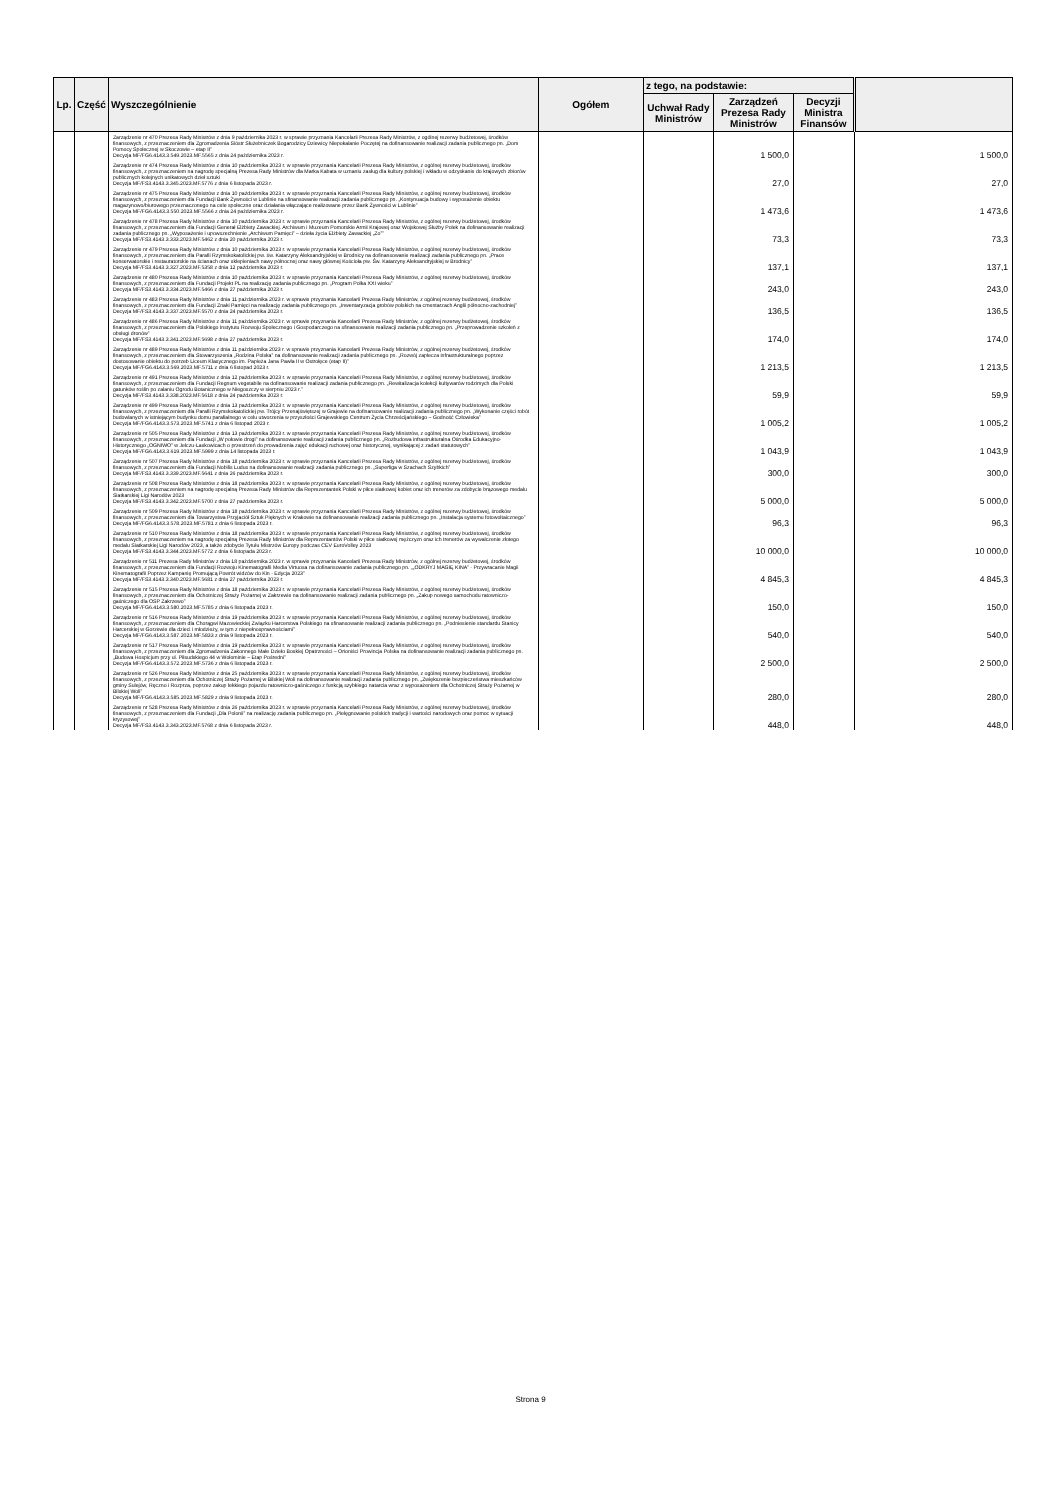| Lp. | Część | Wyszczególnienie | Ogółem | z tego, na podstawie: | | | |
| --- | --- | --- | --- | --- | --- | --- | --- |
| | | | | Uchwał Rady Ministrów | Zarządzeń Prezesa Rady Ministrów | Decyzji Ministra Finansów | |
| | | Zarządzenie nr 470 Prezesa Rady Ministrów z dnia 9 października 2023 r. w sprawie przyznania Kancelarii Prezesa Rady Ministrów, z ogólnej rezerwy budżetowej, środków finansowych, z przeznaczeniem dla Zgromadzenia Sióstr Służebniczek Bogarodzicy Dziewicy Niepokalanie Poczętej na dofinansowanie realizacji zadania publicznego pn. „Dom Pomocy Społecznej w Skoczowie – etap II” Decyzja MF/FG6.4143.3.549.2023.MF.5565 z dnia 24 października 2023 r. | | | 1 500,0 | | 1 500,0 |
| | | Zarządzenie nr 474 Prezesa Rady Ministrów z dnia 10 października 2023 r. w sprawie przyznania Kancelarii Prezesa Rady Ministrów, z ogólnej rezerwy budżetowej, środków finansowych, z przeznaczeniem na nagrodę specjalną Prezesa Rady Ministrów dla Marka Kabata w uznaniu zasług dla kultury polskiej i wkładu w odzyskanie do krajowych zbiorów publicznych kolejnych unikatowych dzieł sztuki Decyzja MF/FS3.4143.3.345.2023.MF.5776 z dnia 6 listopada 2023 r. | | | 27,0 | | 27,0 |
| | | Zarządzenie nr 475 Prezesa Rady Ministrów z dnia 10 października 2023 r. w sprawie przyznania Kancelarii Prezesa Rady Ministrów, z ogólnej rezerwy budżetowej, środków finansowych, z przeznaczeniem dla Fundacji Bank Żywności w Lublinie na sfinansowanie realizacji zadania publicznego pn. „Kontynuacja budowy i wyposażenie obiektu magazynowo/biurowego przeznaczonego na cele społeczne oraz działania włączające realizowane przez Bank Żywności w Lublinie” Decyzja MF/FG6.4143.3.550.2023.MF.5566 z dnia 24 października 2023 r. | | | 1 473,6 | | 1 473,6 |
| | | Zarządzenie nr 478 Prezesa Rady Ministrów z dnia 10 października 2023 r. w sprawie przyznania Kancelarii Prezesa Rady Ministrów, z ogólnej rezerwy budżetowej, środków finansowych, z przeznaczeniem dla Fundacji Generał Elżbiety Zawackiej. Archiwum i Muzeum Pomorskie Armii Krajowej oraz Wojskowej Służby Polek na dofinansowanie realizacji zadania publicznego pn. „Wyposażenie i upowszechnienie „Archiwum Pamięci” – dzieła życia Elżbiety Zawackiej „Zo”” Decyzja MF/FS3.4143.3.333.2023.MF.5462 z dnia 20 października 2023 r. | | | 73,3 | | 73,3 |
| | | Zarządzenie nr 479 Prezesa Rady Ministrów z dnia 10 października 2023 r. w sprawie przyznania Kancelarii Prezesa Rady Ministrów, z ogólnej rezerwy budżetowej, środków finansowych, z przeznaczeniem dla Parafii Rzymskokatolickiej pw. św. Katarzyny Aleksandryjskiej w Brodnicy na dofinansowanie realizacji zadania publicznego pn. „Prace konserwatorskie i restauratorskie na ścianach oraz sklepieniach nawy północnej oraz nawy głównej Kościoła pw. Św. Katarzyny Aleksandryjskiej w Brodnicy” Decyzja MF/FS3.4143.3.327.2023.MF.5358 z dnia 12 października 2023 r. | | | 137,1 | | 137,1 |
| | | Zarządzenie nr 480 Prezesa Rady Ministrów z dnia 10 października 2023 r. w sprawie przyznania Kancelarii Prezesa Rady Ministrów, z ogólnej rezerwy budżetowej, środków finansowych, z przeznaczeniem dla Fundacji Projekt PL na realizację zadania publicznego pn. „Program Polka XXI wieku” Decyzja MF/FS3.4143.3.334.2023.MF.5466 z dnia 27 października 2023 r. | | | 243,0 | | 243,0 |
| | | Zarządzenie nr 483 Prezesa Rady Ministrów z dnia 11 października 2023 r. w sprawie przyznania Kancelarii Prezesa Rady Ministrów, z ogólnej rezerwy budżetowej, środków finansowych, z przeznaczeniem dla Fundacji Znaki Pamięci na realizację zadania publicznego pn. „Inwentaryzacja grobów polskich na cmentarzach Anglii północno-zachodniej” Decyzja MF/FS3.4143.3.337.2023.MF.5570 z dnia 24 października 2023 r. | | | 136,5 | | 136,5 |
| | | Zarządzenie nr 486 Prezesa Rady Ministrów z dnia 11 października 2023 r. w sprawie przyznania Kancelarii Prezesa Rady Ministrów, z ogólnej rezerwy budżetowej, środków finansowych, z przeznaczeniem dla Polskiego Instytutu Rozwoju Społecznego i Gospodarczego na sfinansowanie realizacji zadania publicznego pn. „Przeprowadzenie szkoleń z obsługi dronów” Decyzja MF/FS3.4143.3.341.2023.MF.5698 z dnia 27 października 2023 r. | | | 174,0 | | 174,0 |
| | | Zarządzenie nr 489 Prezesa Rady Ministrów z dnia 11 października 2023 r. w sprawie przyznania Kancelarii Prezesa Rady Ministrów, z ogólnej rezerwy budżetowej, środków finansowych, z przeznaczeniem dla Stowarzyszenia „Rodzina Polska” na dofinansowanie realizacji zadania publicznego pn. „Rozwój zaplecza infrastrukturalnego poprzez dostosowanie obiektu do potrzeb Liceum Klasycznego im. Papieża Jana Pawła II w Ostrołęce (etap II)” Decyzja MF/FG6.4143.3.569.2023.MF.5711 z dnia 6 listopad 2023 r. | | | 1 213,5 | | 1 213,5 |
| | | Zarządzenie nr 491 Prezesa Rady Ministrów z dnia 12 października 2023 r. w sprawie przyznania Kancelarii Prezesa Rady Ministrów, z ogólnej rezerwy budżetowej, środków finansowych, z przeznaczeniem dla Fundacji Regnum vegetabile na dofinansowanie realizacji zadania publicznego pn. „Rewitalizacja kolekcji kultywarów rodzimych dla Polski gatunków roślin po zalaniu Ogrodu Botanicznego w Niegoszczy w sierpniu 2023 r.” Decyzja MF/FS3.4143.3.338.2023.MF.5618 z dnia 24 października 2023 r. | | | 59,9 | | 59,9 |
| | | Zarządzenie nr 499 Prezesa Rady Ministrów z dnia 13 października 2023 r. w sprawie przyznania Kancelarii Prezesa Rady Ministrów, z ogólnej rezerwy budżetowej, środków finansowych, z przeznaczeniem dla Parafii Rzymskokatolickiej pw. Trójcy Przenajświętszej w Grajewie na dofinansowanie realizacji zadania publicznego pn. „Wykonanie części robót budowlanych w istniejącym budynku domu parafialnego w celu utworzenia w przyszłości Grajewskiego Centrum Życia Chrześcijańskiego – Godność Człowieka” Decyzja MF/FG6.4143.3.573.2023.MF.5741 z dnia 6 listopad 2023 r. | | | 1 005,2 | | 1 005,2 |
| | | Zarządzenie nr 505 Prezesa Rady Ministrów z dnia 13 października 2023 r. w sprawie przyznania Kancelarii Prezesa Rady Ministrów, z ogólnej rezerwy budżetowej, środków finansowych, z przeznaczeniem dla Fundacji „W połowie drogi” na dofinansowanie realizacji zadania publicznego pn. „Rozbudowa infrastrukturalna Ośrodka Edukacyjno-Historycznego „OGNIWO” w Jelczu-Laskowicach o przestrzeń do prowadzenia zajęć edukacji ruchowej oraz historycznej, wynikającej z zadań statutowych” Decyzja MF/FG6.4143.3.619.2023.MF.5999 z dnia 14 listopada 2023 r. | | | 1 043,9 | | 1 043,9 |
| | | Zarządzenie nr 507 Prezesa Rady Ministrów z dnia 18 października 2023 r. w sprawie przyznania Kancelarii Prezesa Rady Ministrów, z ogólnej rezerwy budżetowej, środków finansowych, z przeznaczeniem dla Fundacji Nobilis Ludus na dofinansowanie realizacji zadania publicznego pn. „Superliga w Szachach Szybkich” Decyzja MF/FS3.4143.3.339.2023.MF.5641 z dnia 26 października 2023 r. | | | 300,0 | | 300,0 |
| | | Zarządzenie nr 508 Prezesa Rady Ministrów z dnia 18 października 2023 r. w sprawie przyznania Kancelarii Prezesa Rady Ministrów, z ogólnej rezerwy budżetowej, środków finansowych, z przeznaczeniem na nagrodę specjalną Prezesa Rady Ministrów dla Reprezentantek Polski w piłce siatkowej kobiet oraz ich trenerów za zdobycie brązowego medalu Siatkarskiej Ligi Narodów 2023 Decyzja MF/FS3.4143.3.342.2023.MF.5700 z dnia 27 października 2023 r. | | | 5 000,0 | | 5 000,0 |
| | | Zarządzenie nr 509 Prezesa Rady Ministrów z dnia 18 października 2023 r. w sprawie przyznania Kancelarii Prezesa Rady Ministrów, z ogólnej rezerwy budżetowej, środków finansowych, z przeznaczeniem dla Towarzystwa Przyjaciół Sztuk Pięknych w Krakowie na dofinansowanie realizacji zadania publicznego pn. „Instalacja systemu fotowoltaicznego” Decyzja MF/FG6.4143.3.578.2023.MF.5781 z dnia 6 listopada 2023 r. | | | 96,3 | | 96,3 |
| | | Zarządzenie nr 510 Prezesa Rady Ministrów z dnia 18 października 2023 r. w sprawie przyznania Kancelarii Prezesa Rady Ministrów, z ogólnej rezerwy budżetowej, środków finansowych, z przeznaczeniem na nagrodę specjalną Prezesa Rady Ministrów dla Reprezentantów Polski w piłce siatkowej mężczyzn oraz ich trenerów za wywalczenie złotego medalu Siatkarskiej Ligi Narodów 2023, a także zdobycie Tytułu Mistrzów Europy podczas CEV EuroVolley 2023 Decyzja MF/FS3.4143.3.344.2023.MF.5772 z dnia 6 listopada 2023 r. | | | 10 000,0 | | 10 000,0 |
| | | Zarządzenie nr 511 Prezesa Rady Ministrów z dnia 18 października 2023 r. w sprawie przyznania Kancelarii Prezesa Rady Ministrów, z ogólnej rezerwy budżetowej, środków finansowych, z przeznaczeniem dla Fundacji Rozwoju Kinematografii Media Virtuosa na dofinansowanie zadania publicznego pn. „„ODKRYJ MAGIĘ KINA” - Przywracanie Magii Kinematografii Poprzez Kampanię Promującą Powrót widzów do Kin - Edycja 2023” Decyzja MF/FS3.4143.3.340.2023.MF.5681 z dnia 27 października 2023 r. | | | 4 845,3 | | 4 845,3 |
| | | Zarządzenie nr 515 Prezesa Rady Ministrów z dnia 18 października 2023 r. w sprawie przyznania Kancelarii Prezesa Rady Ministrów, z ogólnej rezerwy budżetowej, środków finansowych, z przeznaczeniem dla Ochotniczej Straży Pożarnej w Zakrzewie na dofinansowanie realizacji zadania publicznego pn. „Zakup nowego samochodu ratowniczo-gaśniczego dla OSP Zakrzewo” Decyzja MF/FG6.4143.3.580.2023.MF.5785 z dnia 6 listopada 2023 r. | | | 150,0 | | 150,0 |
| | | Zarządzenie nr 516 Prezesa Rady Ministrów z dnia 19 października 2023 r. w sprawie przyznania Kancelarii Prezesa Rady Ministrów, z ogólnej rezerwy budżetowej, środków finansowych, z przeznaczeniem dla Chorągwi Mazowieckiej Związku Harcerstwa Polskiego na sfinansowanie realizacji zadania publicznego pn. „Podniesienie standardu Stanicy Harcerskiej w Gorzewie dla dzieci i młodzieży, w tym z niepełnosprawnościami” Decyzja MF/FG6.4143.3.587.2023.MF.5833 z dnia 9 listopada 2023 r. | | | 540,0 | | 540,0 |
| | | Zarządzenie nr 517 Prezesa Rady Ministrów z dnia 19 października 2023 r. w sprawie przyznania Kancelarii Prezesa Rady Ministrów, z ogólnej rezerwy budżetowej, środków finansowych, z przeznaczeniem dla Zgromadzenia Zakonnego Małe Dzieło Boskiej Opatrzności – Orioniści Prowincja Polska na dofinansowanie realizacji zadania publicznego pn. „Budowa Hospicjum przy ul. Piłsudskiego 44 w Wołominie – Etap Pośredni” Decyzja MF/FG6.4143.3.572.2023.MF.5736 z dnia 6 listopada 2023 r. | | | 2 500,0 | | 2 500,0 |
| | | Zarządzenie nr 526 Prezesa Rady Ministrów z dnia 25 października 2023 r. w sprawie przyznania Kancelarii Prezesa Rady Ministrów, z ogólnej rezerwy budżetowej, środków finansowych, z przeznaczeniem dla Ochotniczej Straży Pożarnej w Bilskiej Woli na dofinansowanie realizacji zadania publicznego pn. „Zwiększenie bezpieczeństwa mieszkańców gminy Sulejów, Ręczno i Rozprza, poprzez zakup lekkiego pojazdu ratowniczo-gaśniczego z funkcją szybkiego natarcia wraz z wyposażeniem dla Ochotniczej Straży Pożarnej w Bilskiej Woli” Decyzja MF/FG6.4143.3.585.2023.MF.5829 z dnia 9 listopada 2023 r. | | | 280,0 | | 280,0 |
| | | Zarządzenie nr 528 Prezesa Rady Ministrów z dnia 26 października 2023 r. w sprawie przyznania Kancelarii Prezesa Rady Ministrów, z ogólnej rezerwy budżetowej, środków finansowych, z przeznaczeniem dla Fundacji „Dla Polonii” na realizację zadania publicznego pn. „Pielęgnowanie polskich tradycji i wartości narodowych oraz pomoc w sytuacji kryzysowej” Decyzja MF/FS3.4143.3.343.2023.MF.5768 z dnia 6 listopada 2023 r. | | | 448,0 | | 448,0 |
Strona 9